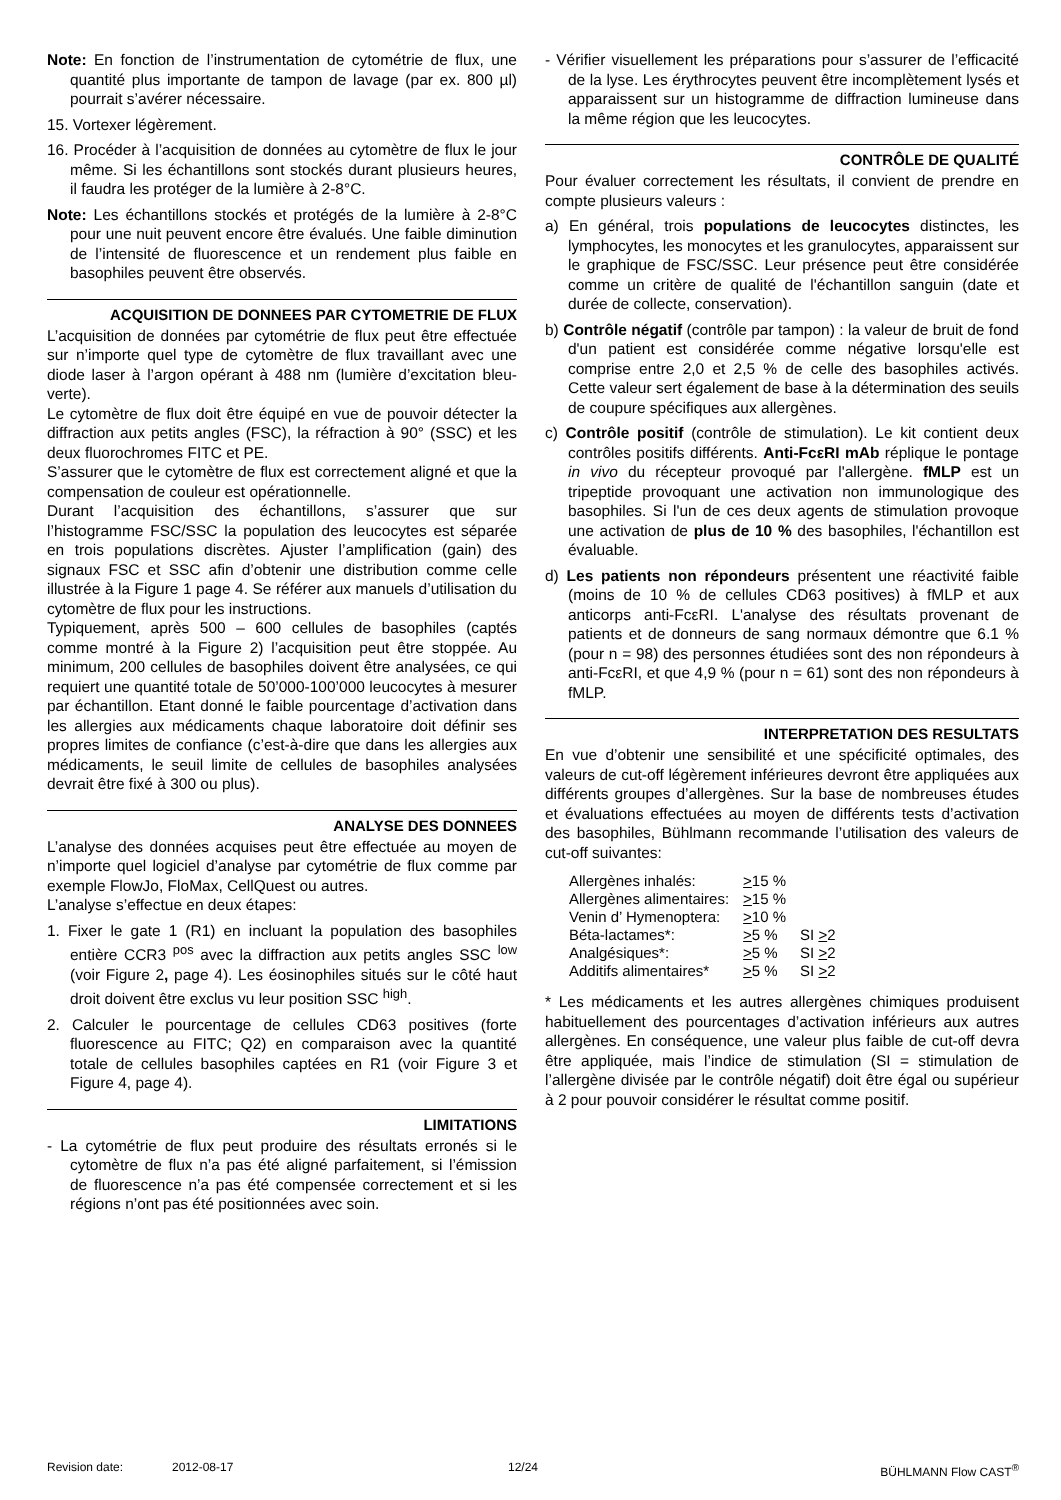Note: En fonction de l’instrumentation de cytométrie de flux, une quantité plus importante de tampon de lavage (par ex. 800 µl) pourrait s’avérer nécessaire.
15. Vortexer légèrement.
16. Procéder à l’acquisition de données au cytomètre de flux le jour même. Si les échantillons sont stockés durant plusieurs heures, il faudra les protéger de la lumière à 2-8°C.
Note: Les échantillons stockés et protégés de la lumière à 2-8°C pour une nuit peuvent encore être évalués. Une faible diminution de l’intensité de fluorescence et un rendement plus faible en basophiles peuvent être observés.
ACQUISITION DE DONNEES PAR CYTOMETRIE DE FLUX
L’acquisition de données par cytométrie de flux peut être effectuée sur n’importe quel type de cytomètre de flux travaillant avec une diode laser à l’argon opérant à 488 nm (lumière d’excitation bleu-verte).
Le cytomètre de flux doit être équipé en vue de pouvoir détecter la diffraction aux petits angles (FSC), la réfraction à 90° (SSC) et les deux fluorochromes FITC et PE.
S’assurer que le cytomètre de flux est correctement aligné et que la compensation de couleur est opérationnelle.
Durant l’acquisition des échantillons, s’assurer que sur l’histogramme FSC/SSC la population des leucocytes est séparée en trois populations discrètes. Ajuster l’amplification (gain) des signaux FSC et SSC afin d’obtenir une distribution comme celle illustrée à la Figure 1 page 4. Se référer aux manuels d’utilisation du cytomètre de flux pour les instructions.
Typiquement, après 500 – 600 cellules de basophiles (captés comme montré à la Figure 2) l’acquisition peut être stoppée. Au minimum, 200 cellules de basophiles doivent être analysées, ce qui requiert une quantité totale de 50’000-100’000 leucocytes à mesurer par échantillon. Etant donné le faible pourcentage d’activation dans les allergies aux médicaments chaque laboratoire doit définir ses propres limites de confiance (c’est-à-dire que dans les allergies aux médicaments, le seuil limite de cellules de basophiles analysées devrait être fixé à 300 ou plus).
ANALYSE DES DONNEES
L’analyse des données acquises peut être effectuée au moyen de n’importe quel logiciel d’analyse par cytométrie de flux comme par exemple FlowJo, FloMax, CellQuest ou autres.
L’analyse s’effectue en deux étapes:
1. Fixer le gate 1 (R1) en incluant la population des basophiles entière CCR3 <sup>pos</sup> avec la diffraction aux petits angles SSC <sup>low</sup> (voir Figure 2, page 4). Les éosinophiles situés sur le côté haut droit doivent être exclus vu leur position SSC <sup>high</sup>.
2. Calculer le pourcentage de cellules CD63 positives (forte fluorescence au FITC; Q2) en comparaison avec la quantité totale de cellules basophiles captées en R1 (voir Figure 3 et Figure 4, page 4).
LIMITATIONS
- La cytométrie de flux peut produire des résultats erronés si le cytomètre de flux n’a pas été aligné parfaitement, si l’émission de fluorescence n’a pas été compensée correctement et si les régions n’ont pas été positionnées avec soin.
- Vérifier visuellement les préparations pour s’assurer de l’efficacité de la lyse. Les érythrocytes peuvent être incomplètement lysés et apparaissent sur un histogramme de diffraction lumineuse dans la même région que les leucocytes.
CONTRÔLE DE QUALITÉ
Pour évaluer correctement les résultats, il convient de prendre en compte plusieurs valeurs :
a) En général, trois populations de leucocytes distinctes, les lymphocytes, les monocytes et les granulocytes, apparaissent sur le graphique de FSC/SSC. Leur présence peut être considérée comme un critère de qualité de l'échantillon sanguin (date et durée de collecte, conservation).
b) Contrôle négatif (contrôle par tampon) : la valeur de bruit de fond d'un patient est considérée comme négative lorsqu'elle est comprise entre 2,0 et 2,5 % de celle des basophiles activés. Cette valeur sert également de base à la détermination des seuils de coupure spécifiques aux allergènes.
c) Contrôle positif (contrôle de stimulation). Le kit contient deux contrôles positifs différents. Anti-FcεRI mAb réplique le pontage in vivo du récepteur provoqué par l'allergène. fMLP est un tripeptide provoquant une activation non immunologique des basophiles. Si l'un de ces deux agents de stimulation provoque une activation de plus de 10 % des basophiles, l'échantillon est évaluable.
d) Les patients non répondeurs présentent une réactivité faible (moins de 10 % de cellules CD63 positives) à fMLP et aux anticorps anti-FcεRI. L'analyse des résultats provenant de patients et de donneurs de sang normaux démontre que 6.1 % (pour n = 98) des personnes étudiées sont des non répondeurs à anti-FcεRI, et que 4,9 % (pour n = 61) sont des non répondeurs à fMLP.
INTERPRETATION DES RESULTATS
En vue d’obtenir une sensibilité et une spécificité optimales, des valeurs de cut-off légèrement inférieures devront être appliquées aux différents groupes d’allergènes. Sur la base de nombreuses études et évaluations effectuées au moyen de différents tests d’activation des basophiles, Bühlmann recommande l’utilisation des valeurs de cut-off suivantes:
| Allergènes inhalés: | > 15 % | |
| Allergènes alimentaires: | > 15 % | |
| Venin d’ Hymenoptera: | > 10 % | |
| Béta-lactames*: | > 5 % | SI > 2 |
| Analgésiques*: | > 5 % | SI > 2 |
| Additifs alimentaires* | > 5 % | SI > 2 |
* Les médicaments et les autres allergènes chimiques produisent habituellement des pourcentages d’activation inférieurs aux autres allergènes. En conséquence, une valeur plus faible de cut-off devra être appliquée, mais l’indice de stimulation (SI = stimulation de l’allergène divisée par le contrôle négatif) doit être égal ou supérieur à 2 pour pouvoir considérer le résultat comme positif.
Revision date: 2012-08-17 12/24 BÜHLMANN Flow CAST<sup>®</sup>